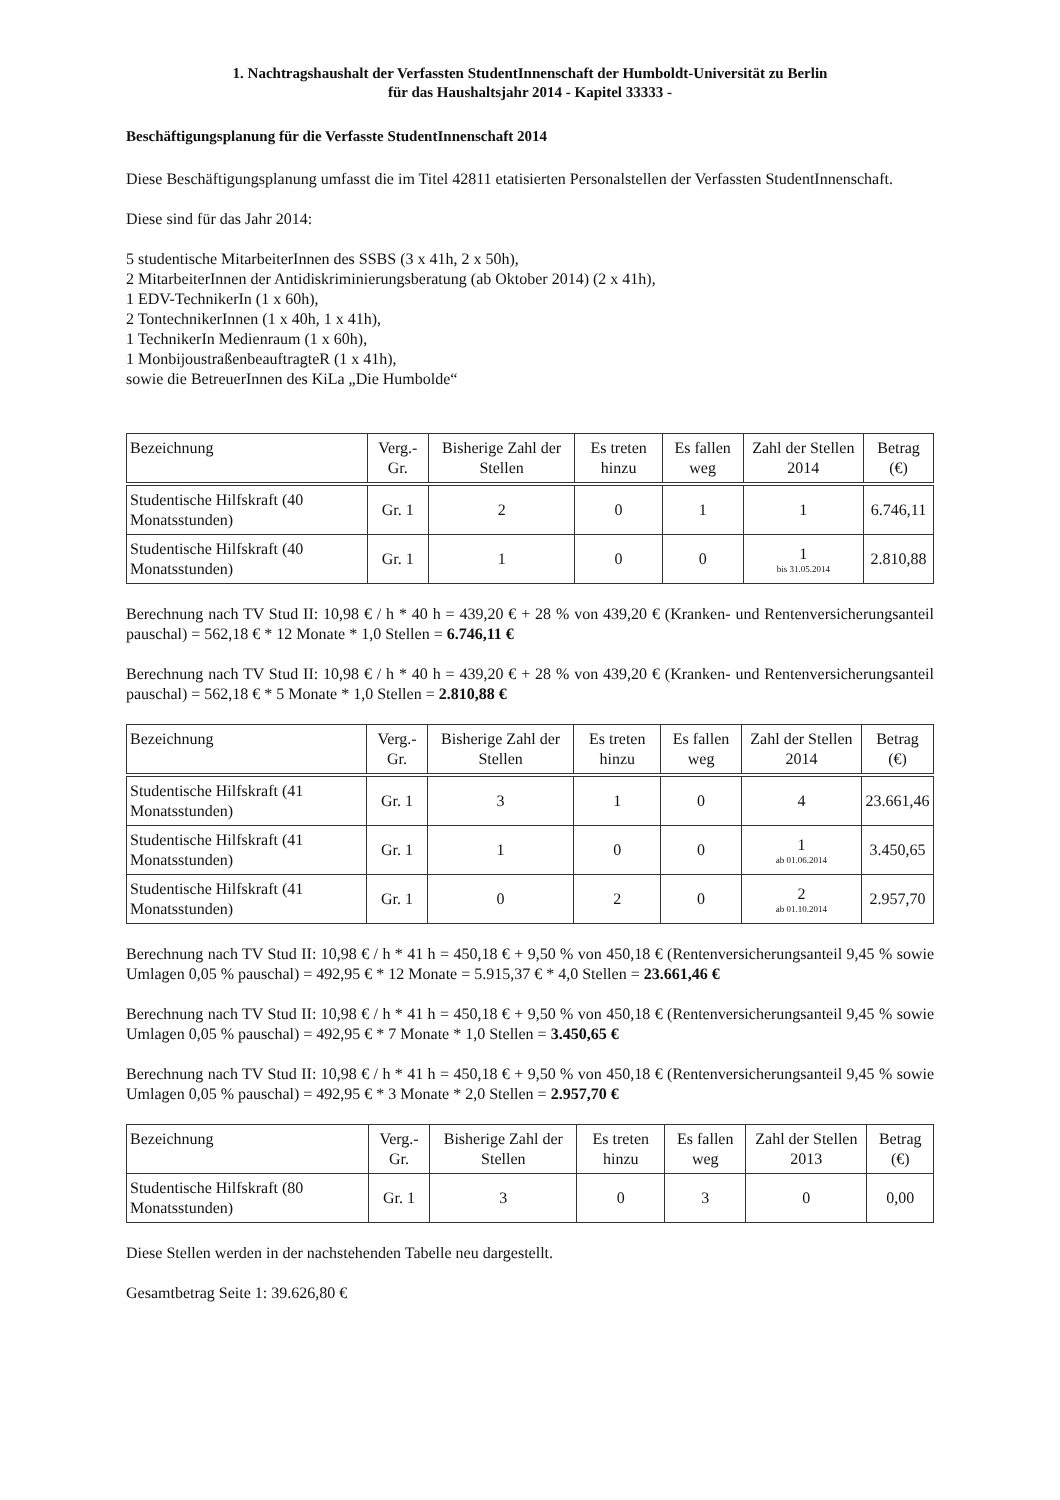1. Nachtragshaushalt der Verfassten StudentInnenschaft der Humboldt-Universität zu Berlin
für das Haushaltsjahr 2014 - Kapitel 33333 -
Beschäftigungsplanung für die Verfasste StudentInnenschaft 2014
Diese Beschäftigungsplanung umfasst die im Titel 42811 etatisierten Personalstellen der Verfassten StudentInnenschaft.
Diese sind für das Jahr 2014:
5 studentische MitarbeiterInnen des SSBS (3 x 41h, 2 x 50h),
2 MitarbeiterInnen der Antidiskriminierungsberatung (ab Oktober 2014) (2 x 41h),
1 EDV-TechnikerIn (1 x 60h),
2 TontechnikerInnen (1 x 40h, 1 x 41h),
1 TechnikerIn Medienraum (1 x 60h),
1 MonbijoustraßenbeauftragteR (1 x 41h),
sowie die BetreuerInnen des KiLa „Die Humbolde“
| Bezeichnung | Verg.-Gr. | Bisherige Zahl der Stellen | Es treten hinzu | Es fallen weg | Zahl der Stellen 2014 | Betrag (€) |
| --- | --- | --- | --- | --- | --- | --- |
| Studentische Hilfskraft (40 Monatsstunden) | Gr. 1 | 2 | 0 | 1 | 1 | 6.746,11 |
| Studentische Hilfskraft (40 Monatsstunden) | Gr. 1 | 1 | 0 | 0 | 1 bis 31.05.2014 | 2.810,88 |
Berechnung nach TV Stud II: 10,98 € / h * 40 h = 439,20 € + 28 % von 439,20 € (Kranken- und Rentenversicherungsanteil pauschal) = 562,18 € * 12 Monate * 1,0 Stellen = 6.746,11 €
Berechnung nach TV Stud II: 10,98 € / h * 40 h = 439,20 € + 28 % von 439,20 € (Kranken- und Rentenversicherungsanteil pauschal) = 562,18 € * 5 Monate * 1,0 Stellen = 2.810,88 €
| Bezeichnung | Verg.-Gr. | Bisherige Zahl der Stellen | Es treten hinzu | Es fallen weg | Zahl der Stellen 2014 | Betrag (€) |
| --- | --- | --- | --- | --- | --- | --- |
| Studentische Hilfskraft (41 Monatsstunden) | Gr. 1 | 3 | 1 | 0 | 4 | 23.661,46 |
| Studentische Hilfskraft (41 Monatsstunden) | Gr. 1 | 1 | 0 | 0 | 1 ab 01.06.2014 | 3.450,65 |
| Studentische Hilfskraft (41 Monatsstunden) | Gr. 1 | 0 | 2 | 0 | 2 ab 01.10.2014 | 2.957,70 |
Berechnung nach TV Stud II: 10,98 € / h * 41 h = 450,18 € + 9,50 % von 450,18 € (Rentenversicherungsanteil 9,45 % sowie Umlagen 0,05 % pauschal) = 492,95 € * 12 Monate = 5.915,37 € * 4,0 Stellen = 23.661,46 €
Berechnung nach TV Stud II: 10,98 € / h * 41 h = 450,18 € + 9,50 % von 450,18 € (Rentenversicherungsanteil 9,45 % sowie Umlagen 0,05 % pauschal) = 492,95 € * 7 Monate * 1,0 Stellen = 3.450,65 €
Berechnung nach TV Stud II: 10,98 € / h * 41 h = 450,18 € + 9,50 % von 450,18 € (Rentenversicherungsanteil 9,45 % sowie Umlagen 0,05 % pauschal) = 492,95 € * 3 Monate * 2,0 Stellen = 2.957,70 €
| Bezeichnung | Verg.-Gr. | Bisherige Zahl der Stellen | Es treten hinzu | Es fallen weg | Zahl der Stellen 2013 | Betrag (€) |
| --- | --- | --- | --- | --- | --- | --- |
| Studentische Hilfskraft (80 Monatsstunden) | Gr. 1 | 3 | 0 | 3 | 0 | 0,00 |
Diese Stellen werden in der nachstehenden Tabelle neu dargestellt.
Gesamtbetrag Seite 1: 39.626,80 €